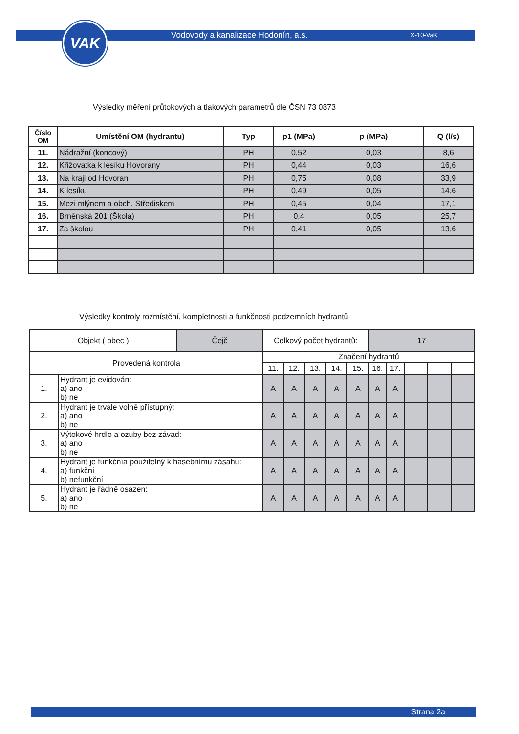VAK
Vodovody a kanalizace Hodonín, a.s.
X-10-VaK
Výsledky měření průtokových a tlakových parametrů dle ČSN 73 0873
| Číslo OM | Umístění OM (hydrantu) | Typ | p1 (MPa) | p (MPa) | Q (l/s) |
| --- | --- | --- | --- | --- | --- |
| 11. | Nádražní (koncový) | PH | 0,52 | 0,03 | 8,6 |
| 12. | Křižovatka k lesíku Hovorany | PH | 0,44 | 0,03 | 16,6 |
| 13. | Na kraji od Hovoran | PH | 0,75 | 0,08 | 33,9 |
| 14. | K lesíku | PH | 0,49 | 0,05 | 14,6 |
| 15. | Mezi mlýnem a obch. Střediskem | PH | 0,45 | 0,04 | 17,1 |
| 16. | Brněnská 201 (Škola) | PH | 0,4 | 0,05 | 25,7 |
| 17. | Za školou | PH | 0,41 | 0,05 | 13,6 |
Výsledky kontroly rozmístění, kompletnosti a funkčnosti podzemních hydrantů
| Objekt ( obec ) | | Čejč | Celkový počet hydrantů: | | | | | 17 | | | | |
| Provedená kontrola | | | Značení hydrantů | | | | | | | | | |
| | | | 11. | 12. | 13. | 14. | 15. | 16. | 17. | | | |
| 1. | Hydrant je evidován: a) ano b) ne | | A | A | A | A | A | A | A | | | |
| 2. | Hydrant je trvale volně přístupný: a) ano b) ne | | A | A | A | A | A | A | A | | | |
| 3. | Výtokové hrdlo a ozuby bez závad: a) ano b) ne | | A | A | A | A | A | A | A | | | |
| 4. | Hydrant je funkčnía použitelný k hasebnímu zásahu: a) funkční b) nefunkční | | A | A | A | A | A | A | A | | | |
| 5. | Hydrant je řádně osazen: a) ano b) ne | | A | A | A | A | A | A | A | | | |
Strana 2a